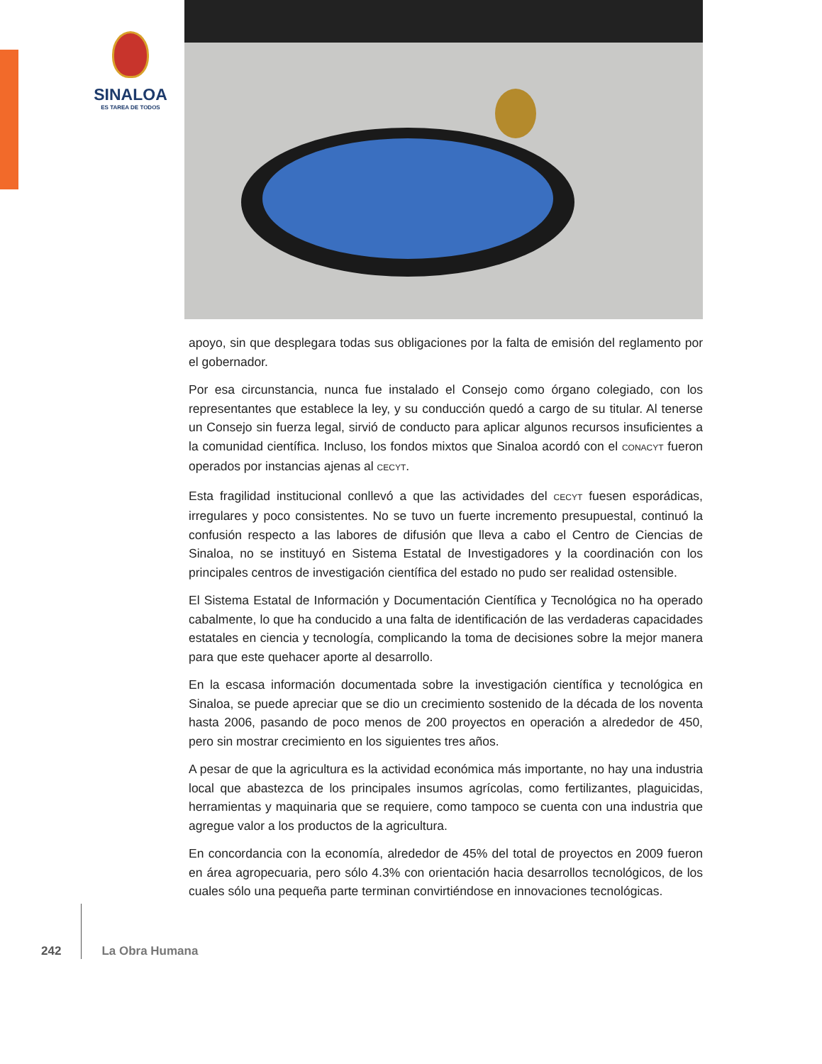SINALOA
ES TAREA DE TODOS
apoyo, sin que desplegara todas sus obligaciones por la falta de emisión del reglamento por el gobernador.
Por esa circunstancia, nunca fue instalado el Consejo como órgano colegiado, con los representantes que establece la ley, y su conducción quedó a cargo de su titular. Al tenerse un Consejo sin fuerza legal, sirvió de conducto para aplicar algunos recursos insuficientes a la comunidad científica. Incluso, los fondos mixtos que Sinaloa acordó con el CONACYT fueron operados por instancias ajenas al CECYT.
Esta fragilidad institucional conllevó a que las actividades del CECYT fuesen esporádicas, irregulares y poco consistentes. No se tuvo un fuerte incremento presupuestal, continuó la confusión respecto a las labores de difusión que lleva a cabo el Centro de Ciencias de Sinaloa, no se instituyó en Sistema Estatal de Investigadores y la coordinación con los principales centros de investigación científica del estado no pudo ser realidad ostensible.
El Sistema Estatal de Información y Documentación Científica y Tecnológica no ha operado cabalmente, lo que ha conducido a una falta de identificación de las verdaderas capacidades estatales en ciencia y tecnología, complicando la toma de decisiones sobre la mejor manera para que este quehacer aporte al desarrollo.
En la escasa información documentada sobre la investigación científica y tecnológica en Sinaloa, se puede apreciar que se dio un crecimiento sostenido de la década de los noventa hasta 2006, pasando de poco menos de 200 proyectos en operación a alrededor de 450, pero sin mostrar crecimiento en los siguientes tres años.
A pesar de que la agricultura es la actividad económica más importante, no hay una industria local que abastezca de los principales insumos agrícolas, como fertilizantes, plaguicidas, herramientas y maquinaria que se requiere, como tampoco se cuenta con una industria que agregue valor a los productos de la agricultura.
En concordancia con la economía, alrededor de 45% del total de proyectos en 2009 fueron en área agropecuaria, pero sólo 4.3% con orientación hacia desarrollos tecnológicos, de los cuales sólo una pequeña parte terminan convirtiéndose en innovaciones tecnológicas.
242 La Obra Humana